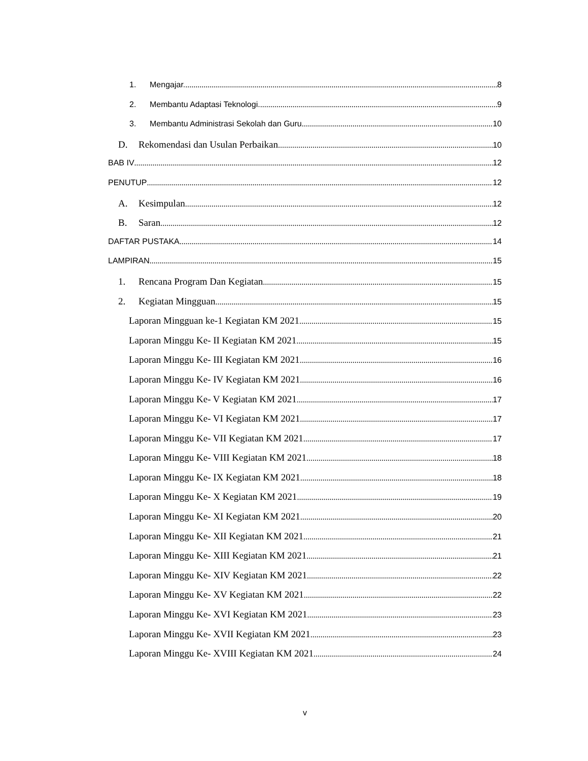1. Mengajar. 8
2. Membantu Adaptasi Teknologi. 9
3. Membantu Administrasi Sekolah dan Guru 10
D. Rekomendasi dan Usulan Perbaikan 10
BAB IV 12
PENUTUP 12
A. Kesimpulan 12
B. Saran 12
DAFTAR PUSTAKA 14
LAMPIRAN 15
1. Rencana Program Dan Kegiatan 15
2. Kegiatan Mingguan 15
Laporan Mingguan ke-1 Kegiatan KM 2021 15
Laporan Minggu Ke- II Kegiatan KM 2021 15
Laporan Minggu Ke- III Kegiatan KM 2021 16
Laporan Minggu Ke- IV Kegiatan KM 2021 16
Laporan Minggu Ke- V Kegiatan KM 2021 17
Laporan Minggu Ke- VI Kegiatan KM 2021 17
Laporan Minggu Ke- VII Kegiatan KM 2021 17
Laporan Minggu Ke- VIII Kegiatan KM 2021 18
Laporan Minggu Ke- IX Kegiatan KM 2021 18
Laporan Minggu Ke- X Kegiatan KM 2021 19
Laporan Minggu Ke- XI Kegiatan KM 2021 20
Laporan Minggu Ke- XII Kegiatan KM 2021 21
Laporan Minggu Ke- XIII Kegiatan KM 2021 21
Laporan Minggu Ke- XIV Kegiatan KM 2021 22
Laporan Minggu Ke- XV Kegiatan KM 2021 22
Laporan Minggu Ke- XVI Kegiatan KM 2021 23
Laporan Minggu Ke- XVII Kegiatan KM 2021 23
Laporan Minggu Ke- XVIII Kegiatan KM 2021 24
v